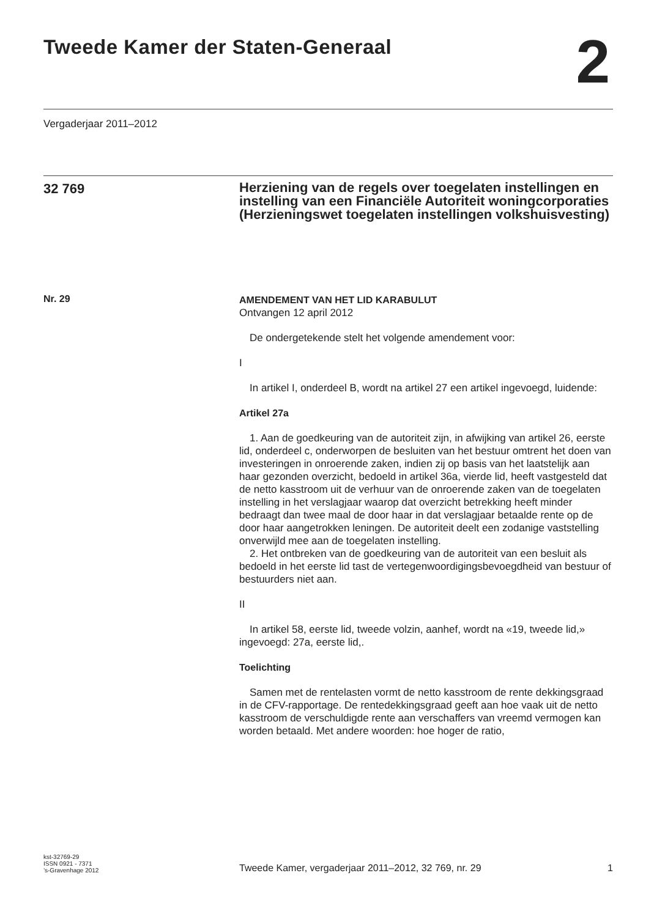Tweede Kamer der Staten-Generaal
2
Vergaderjaar 2011–2012
32 769
Herziening van de regels over toegelaten instellingen en instelling van een Financiële Autoriteit woningcorporaties (Herzieningswet toegelaten instellingen volkshuisvesting)
Nr. 29
AMENDEMENT VAN HET LID KARABULUT
Ontvangen 12 april 2012
De ondergetekende stelt het volgende amendement voor:
I
In artikel I, onderdeel B, wordt na artikel 27 een artikel ingevoegd, luidende:
Artikel 27a
1. Aan de goedkeuring van de autoriteit zijn, in afwijking van artikel 26, eerste lid, onderdeel c, onderworpen de besluiten van het bestuur omtrent het doen van investeringen in onroerende zaken, indien zij op basis van het laatstelijk aan haar gezonden overzicht, bedoeld in artikel 36a, vierde lid, heeft vastgesteld dat de netto kasstroom uit de verhuur van de onroerende zaken van de toegelaten instelling in het verslagjaar waarop dat overzicht betrekking heeft minder bedraagt dan twee maal de door haar in dat verslagjaar betaalde rente op de door haar aangetrokken leningen. De autoriteit deelt een zodanige vaststelling onverwijld mee aan de toegelaten instelling.
2. Het ontbreken van de goedkeuring van de autoriteit van een besluit als bedoeld in het eerste lid tast de vertegenwoordigingsbevoegdheid van bestuur of bestuurders niet aan.
II
In artikel 58, eerste lid, tweede volzin, aanhef, wordt na «19, tweede lid,» ingevoegd: 27a, eerste lid,.
Toelichting
Samen met de rentelasten vormt de netto kasstroom de rente dekkingsgraad in de CFV-rapportage. De rentedekkingsgraad geeft aan hoe vaak uit de netto kasstroom de verschuldigde rente aan verschaffers van vreemd vermogen kan worden betaald. Met andere woorden: hoe hoger de ratio,
kst-32769-29
ISSN 0921 - 7371
’s-Gravenhage 2012
Tweede Kamer, vergaderjaar 2011–2012, 32 769, nr. 29
1